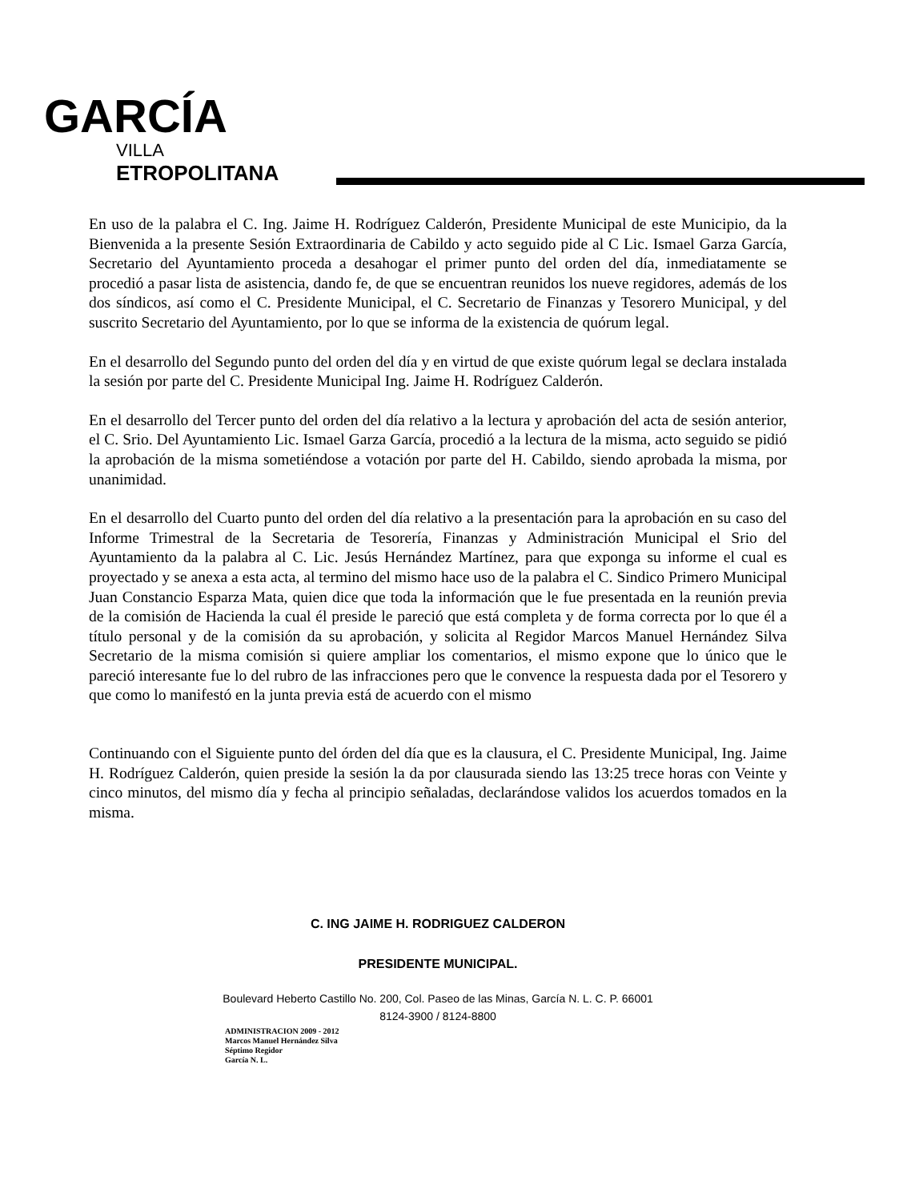GARCÍA
VILLA
ETROPOLITANA
En uso de la palabra el C. Ing. Jaime H. Rodríguez Calderón, Presidente Municipal de este Municipio, da la Bienvenida a la presente Sesión Extraordinaria de Cabildo y acto seguido pide al C Lic. Ismael Garza García, Secretario del Ayuntamiento proceda a desahogar el primer punto del orden del día, inmediatamente se procedió a pasar lista de asistencia, dando fe, de que se encuentran reunidos los nueve regidores, además de los dos síndicos, así como el C. Presidente Municipal, el C. Secretario de Finanzas y Tesorero Municipal, y del suscrito Secretario del Ayuntamiento, por lo que se informa de la existencia de quórum legal.
En el desarrollo del Segundo punto del orden del día y en virtud de que existe quórum legal se declara instalada la sesión por parte del C. Presidente Municipal Ing. Jaime H. Rodríguez Calderón.
En el desarrollo del Tercer punto del orden del día relativo a la lectura y aprobación del acta de sesión anterior, el C. Srio. Del Ayuntamiento Lic. Ismael Garza García, procedió a la lectura de la misma, acto seguido se pidió la aprobación de la misma sometiéndose a votación por parte del H. Cabildo, siendo aprobada la misma, por unanimidad.
En el desarrollo del Cuarto punto del orden del día relativo a la presentación para la aprobación en su caso del Informe Trimestral de la Secretaria de Tesorería, Finanzas y Administración Municipal el Srio del Ayuntamiento da la palabra al C. Lic. Jesús Hernández Martínez, para que exponga su informe el cual es proyectado y se anexa a esta acta, al termino del mismo hace uso de la palabra el C. Sindico Primero Municipal Juan Constancio Esparza Mata, quien dice que toda la información que le fue presentada en la reunión previa de la comisión de Hacienda la cual él preside le pareció que está completa y de forma correcta por lo que él a título personal y de la comisión da su aprobación, y solicita al Regidor Marcos Manuel Hernández Silva Secretario de la misma comisión si quiere ampliar los comentarios, el mismo expone que lo único que le pareció interesante fue lo del rubro de las infracciones pero que le convence la respuesta dada por el Tesorero y que como lo manifestó en la junta previa está de acuerdo con el mismo
Continuando con el Siguiente punto del órden del día que es la clausura, el C. Presidente Municipal, Ing. Jaime H. Rodríguez Calderón, quien preside la sesión la da por clausurada siendo las 13:25 trece horas con Veinte y cinco minutos, del mismo día y fecha al principio señaladas, declarándose validos los acuerdos tomados en la misma.
C. ING JAIME H. RODRIGUEZ CALDERON
PRESIDENTE MUNICIPAL.
Boulevard Heberto Castillo No. 200, Col. Paseo de las Minas, García N. L. C. P. 66001
8124-3900 / 8124-8800
ADMINISTRACION 2009 - 2012
Marcos Manuel Hernández Silva
Séptimo Regidor
García N. L.